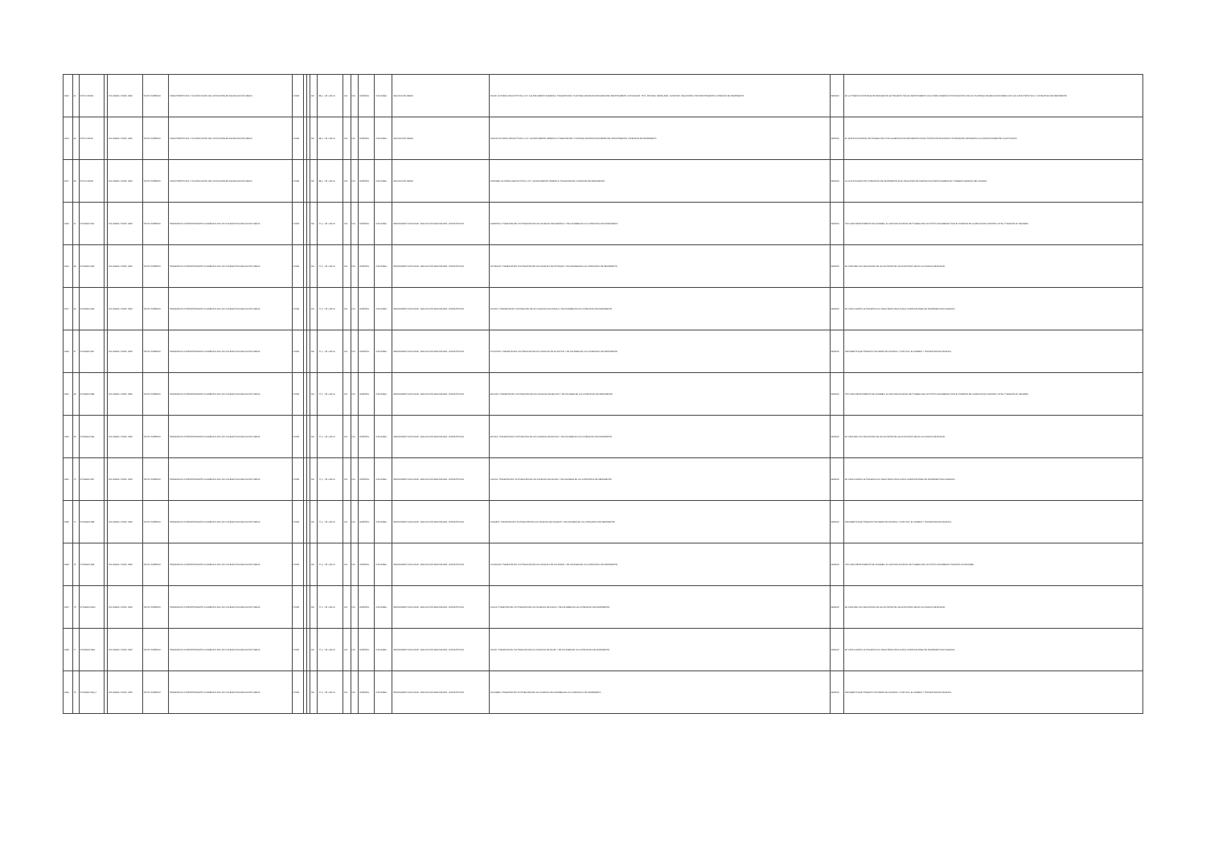| 9612 | 61 | 373.2-C15e38 | | COLOMBIA: ICFES, 1999 | TEXTO IMPRESO | CARACTERÍSTICAS Y CLASIFICACIÓN DE LOS PLANTELES DE EDUCACIÓN MEDIA | ICFES | | | N/A | 58 p. ; 22 x 28 cm | N/A | N/A | ESPAÑOL | COLOMBIA | EDUCACIÓN MEDIA | CESAR. ESTUDIOS DESCRIPTIVOS S.N.P. 138 DOCUMENTO NÚMERO 8. PRESENTACIÓN. PLANTELES DE EDUCACIÓN MEDIA DEL DEPARTAMENTO. NATURALEZA. TIPO. JORNADA. MODALIDAD. CARÁCTER. RESULTADOS POR DEPARTAMENTO. CATEGORÍA DE RENDIMIENTO | 28/08/02 | EN LA PRIMERA PARTE DE ESTE DOCUMENTO SE PRESENTA PARA EL DEPARTAMENTO UN LISTADO NUMÉRICO POR MUNICIPIOS DE LOS PLANTELES DE EDUCACIÓN MEDIA CON SUS CARACTERÍSTICAS Y CATEGORÍAS DE RENDIMIENTO. |
| 9613 | 62 | 373.2-C15c31 | | COLOMBIA: ICFES, 1999 | TEXTO IMPRESO | CARACTERÍSTICAS Y CLASIFICACIÓN DE LOS PLANTELES DE EDUCACIÓN MEDIA | ICFES | | | N/A | 58 p. ; 22 x 28 cm | N/A | N/A | ESPAÑOL | COLOMBIA | EDUCACIÓN MEDIA | CHOCÓ. ESTUDIOS DESCRIPTIVOS S.N.P. 138 DOCUMENTO NÚMERO 8. PRESENTACIÓN. PLANTELES DE EDUCACIÓN MEDIA DEL DEPARTAMENTO. CATEGORÍA DE RENDIMIENTO | 28/08/02 | EL SERVICIO NACIONAL DE PRUEBAS DEL ICFES ELABORA ESTE DOCUMENTO CON EL PROPÓSITO DE BRINDAR INFORMACIÓN REFERENTE A LA CORRESPONDIENTE CLASIFICACIÓN. |
| 9614 | 63 | 373.2-C15e32 | | COLOMBIA: ICFES, 1999 | TEXTO IMPRESO | CARACTERÍSTICAS Y CLASIFICACIÓN DE LOS PLANTELES DE EDUCACIÓN MEDIA | ICFES | | | N/A | 58 p. ; 22 x 28 cm | N/A | N/A | ESPAÑOL | COLOMBIA | EDUCACIÓN MEDIA | CÓRDOBA. ESTUDIOS DESCRIPTIVOS S.N.P. 138 DOCUMENTO NÚMERO 8. PRESENTACIÓN. CATEGORÍA DE RENDIMIENTO | 28/08/02 | LA CLASIFICACIÓN POR CATEGORÍAS DE RENDIMIENTO ES EL RESULTADO DE COMPARAR ESTADÍSTICAMENTE EL PROMEDIO GENERAL DEL COLEGIO. |
| 9615 | 64 | 373.9861C15t1 | | COLOMBIA: ICFES, 1999 | TEXTO IMPRESO | TENDENCIAS COMPORTAMIENTO ACADÉMICO EN LOS COLEGIOS DE EDUCACIÓN MEDIA | ICFES | | | N/A | 44 p. ; 22 x 28 cm | N/A | N/A | ESPAÑOL | COLOMBIA | RENDIMIENTO ESCOLAR - EDUCACIÓN SECUNDARIA - ESTADÍSTICAS | AMAZONAS. PRESENTACIÓN. DISTRIBUCIÓN DE LOS COLEGIOS DE AMAZONAS Y DE COLOMBIA EN LAS CATEGORÍAS DE RENDIMIENTO | 28/08/02 | POR CADA DEPARTAMENTO DE COLOMBIA, EL SERVICIO NACIONAL DE PRUEBAS DEL INSTITUTO COLOMBIANO PARA EL FOMENTO DE LA EDUCACIÓN SUPERIOR -ICFES- PRESENTA UN RESUMEN. |
| 9616 | 65 | 373.9861C15t2 | | COLOMBIA: ICFES, 1999 | TEXTO IMPRESO | TENDENCIAS COMPORTAMIENTO ACADÉMICO EN LOS COLEGIOS DE EDUCACIÓN MEDIA | ICFES | | | N/A | 44 p. ; 22 x 28 cm | N/A | N/A | ESPAÑOL | COLOMBIA | RENDIMIENTO ESCOLAR - EDUCACIÓN SECUNDARIA - ESTADÍSTICAS | ANTIOQUIA. PRESENTACIÓN. DISTRIBUCIÓN DE LOS COLEGIOS DE ANTIOQUIA Y DE COLOMBIA EN LAS CATEGORÍAS DE RENDIMIENTO | 28/08/02 | EN CADA AÑO LOS RESULTADOS DE LOS ESTUDIANTES SE AGRUPARON SEGÚN SU COLEGIO DE EGRESO. |
| 9617 | 66 | 373.9861C15t3 | | COLOMBIA: ICFES, 1999 | TEXTO IMPRESO | TENDENCIAS COMPORTAMIENTO ACADÉMICO EN LOS COLEGIOS DE EDUCACIÓN MEDIA | ICFES | | | N/A | 44 p. ; 22 x 28 cm | N/A | N/A | ESPAÑOL | COLOMBIA | RENDIMIENTO ESCOLAR - EDUCACIÓN SECUNDARIA - ESTADÍSTICAS | ARAUCA. PRESENTACIÓN. DISTRIBUCIÓN DE LOS COLEGIOS DE ARAUCA Y DE COLOMBIA EN LAS CATEGORÍAS DE RENDIMIENTO | 28/08/02 | EN CADA CUADRO SE PRESENTA LOS RESULTADOS DE ALGUNAS COMPARACIONES DE RENDIMIENTO EN COLEGIOS. |
| 9618 | 67 | 373.9861C15t4 | | COLOMBIA: ICFES, 1999 | TEXTO IMPRESO | TENDENCIAS COMPORTAMIENTO ACADÉMICO EN LOS COLEGIOS DE EDUCACIÓN MEDIA | ICFES | | | N/A | 44 p. ; 22 x 28 cm | N/A | N/A | ESPAÑOL | COLOMBIA | RENDIMIENTO ESCOLAR - EDUCACIÓN SECUNDARIA - ESTADÍSTICAS | ATLÁNTICO. PRESENTACIÓN. DISTRIBUCIÓN DE LOS COLEGIOS DE ATLÁNTICO Y DE COLOMBIA EN LAS CATEGORÍAS DE RENDIMIENTO | 28/08/02 | DOCUMENTO QUE PRESENTA POR MEDIO DE CUADROS Y GRÁFICAS, EL NÚMERO Y PORCENTAJE DE COLEGIOS. |
| 9619 | 68 | 373.9861C15t5 | | COLOMBIA: ICFES, 1999 | TEXTO IMPRESO | TENDENCIAS COMPORTAMIENTO ACADÉMICO EN LOS COLEGIOS DE EDUCACIÓN MEDIA | ICFES | | | N/A | 44 p. ; 22 x 28 cm | N/A | N/A | ESPAÑOL | COLOMBIA | RENDIMIENTO ESCOLAR - EDUCACIÓN SECUNDARIA - ESTADÍSTICAS | BOLÍVAR. PRESENTACIÓN. DISTRIBUCIÓN DE LOS COLEGIOS DE BOLÍVAR Y DE COLOMBIA EN LAS CATEGORÍAS DE RENDIMIENTO | 28/08/02 | POR CADA DEPARTAMENTO DE COLOMBIA, EL SERVICIO NACIONAL DE PRUEBAS DEL INSTITUTO COLOMBIANO PARA EL FOMENTO DE LA EDUCACIÓN SUPERIOR -ICFES- PRESENTA UN RESUMEN. |
| 9620 | 69 | 373.9861C15t6 | | COLOMBIA: ICFES, 1999 | TEXTO IMPRESO | TENDENCIAS COMPORTAMIENTO ACADÉMICO EN LOS COLEGIOS DE EDUCACIÓN MEDIA | ICFES | | | N/A | 44 p. ; 22 x 28 cm | N/A | N/A | ESPAÑOL | COLOMBIA | RENDIMIENTO ESCOLAR - EDUCACIÓN SECUNDARIA - ESTADÍSTICAS | BOYACÁ. PRESENTACIÓN. DISTRIBUCIÓN DE LOS COLEGIOS DE BOYACÁ Y DE COLOMBIA EN LAS CATEGORÍAS DE RENDIMIENTO | 28/08/02 | EN CADA AÑO LOS RESULTADOS DE LOS ESTUDIANTES SE AGRUPARON SEGÚN SU COLEGIO DE EGRESO. |
| 9621 | 70 | 373.9861C15t7 | | COLOMBIA: ICFES, 1999 | TEXTO IMPRESO | TENDENCIAS COMPORTAMIENTO ACADÉMICO EN LOS COLEGIOS DE EDUCACIÓN MEDIA | ICFES | | | N/A | 44 p. ; 22 x 28 cm | N/A | N/A | ESPAÑOL | COLOMBIA | RENDIMIENTO ESCOLAR - EDUCACIÓN SECUNDARIA - ESTADÍSTICAS | CALDAS. PRESENTACIÓN. DISTRIBUCIÓN DE LOS COLEGIOS DE CALDAS Y DE COLOMBIA EN LAS CATEGORÍAS DE RENDIMIENTO | 28/08/02 | EN CADA CUADRO SE PRESENTA LOS RESULTADOS DE ALGUNAS COMPARACIONES DE RENDIMIENTO EN COLEGIOS. |
| 9622 | 71 | 373.9861C15t8 | | COLOMBIA: ICFES, 1999 | TEXTO IMPRESO | TENDENCIAS COMPORTAMIENTO ACADÉMICO EN LOS COLEGIOS DE EDUCACIÓN MEDIA | ICFES | | | N/A | 44 p. ; 22 x 28 cm | N/A | N/A | ESPAÑOL | COLOMBIA | RENDIMIENTO ESCOLAR - EDUCACIÓN SECUNDARIA - ESTADÍSTICAS | CAQUETÁ. PRESENTACIÓN. DISTRIBUCIÓN DE LOS COLEGIOS DE CAQUETÁ Y DE COLOMBIA EN LAS CATEGORÍAS DE RENDIMIENTO | 28/08/02 | DOCUMENTO QUE PRESENTA POR MEDIO DE CUADROS Y GRÁFICAS, EL NÚMERO Y PORCENTAJE DE COLEGIOS. |
| 9623 | 72 | 373.9861C15t9 | | COLOMBIA: ICFES, 1999 | TEXTO IMPRESO | TENDENCIAS COMPORTAMIENTO ACADÉMICO EN LOS COLEGIOS DE EDUCACIÓN MEDIA | ICFES | | | N/A | 44 p. ; 22 x 28 cm | N/A | N/A | ESPAÑOL | COLOMBIA | RENDIMIENTO ESCOLAR - EDUCACIÓN SECUNDARIA - ESTADÍSTICAS | CASANARE. PRESENTACIÓN. DISTRIBUCIÓN DE LOS COLEGIOS DE CASANARE Y DE COLOMBIA EN LAS CATEGORÍAS DE RENDIMIENTO | 28/08/02 | POR CADA DEPARTAMENTO DE COLOMBIA, EL SERVICIO NACIONAL DE PRUEBAS DEL INSTITUTO COLOMBIANO PRESENTA UN RESUMEN. |
| 9624 | 73 | 373.9861C15t10 | | COLOMBIA: ICFES, 1999 | TEXTO IMPRESO | TENDENCIAS COMPORTAMIENTO ACADÉMICO EN LOS COLEGIOS DE EDUCACIÓN MEDIA | ICFES | | | N/A | 44 p. ; 22 x 28 cm | N/A | N/A | ESPAÑOL | COLOMBIA | RENDIMIENTO ESCOLAR - EDUCACIÓN SECUNDARIA - ESTADÍSTICAS | CAUCA. PRESENTACIÓN. DISTRIBUCIÓN DE LOS COLEGIOS DE CAUCA Y DE COLOMBIA EN LAS CATEGORÍAS DE RENDIMIENTO | 28/08/02 | EN CADA AÑO LOS RESULTADOS DE LOS ESTUDIANTES SE AGRUPARON SEGÚN SU COLEGIO DE EGRESO. |
| 9625 | 74 | 373.9861C15t11 | | COLOMBIA: ICFES, 1999 | TEXTO IMPRESO | TENDENCIAS COMPORTAMIENTO ACADÉMICO EN LOS COLEGIOS DE EDUCACIÓN MEDIA | ICFES | | | N/A | 44 p. ; 22 x 28 cm | N/A | N/A | ESPAÑOL | COLOMBIA | RENDIMIENTO ESCOLAR - EDUCACIÓN SECUNDARIA - ESTADÍSTICAS | CESAR. PRESENTACIÓN. DISTRIBUCIÓN DE LOS COLEGIOS DE CESAR Y DE COLOMBIA EN LAS CATEGORÍAS DE RENDIMIENTO | 28/08/02 | EN CADA CUADRO SE PRESENTA LOS RESULTADOS DE ALGUNAS COMPARACIONES DE RENDIMIENTO EN COLEGIOS. |
| 9626 | 75 | 373.9861C15t1j.1 | | COLOMBIA: ICFES, 1999 | TEXTO IMPRESO | TENDENCIAS COMPORTAMIENTO ACADÉMICO EN LOS COLEGIOS DE EDUCACIÓN MEDIA | ICFES | | | N/A | 44 p. ; 22 x 28 cm | N/A | N/A | ESPAÑOL | COLOMBIA | RENDIMIENTO ESCOLAR - EDUCACIÓN SECUNDARIA - ESTADÍSTICAS | COLOMBIA. PRESENTACIÓN. DISTRIBUCIÓN DE LOS COLEGIOS DE COLOMBIA EN LAS CATEGORÍAS DE RENDIMIENTO | 28/08/02 | DOCUMENTO QUE PRESENTA POR MEDIO DE CUADROS Y GRÁFICAS, EL NÚMERO Y PORCENTAJE DE COLEGIOS. |